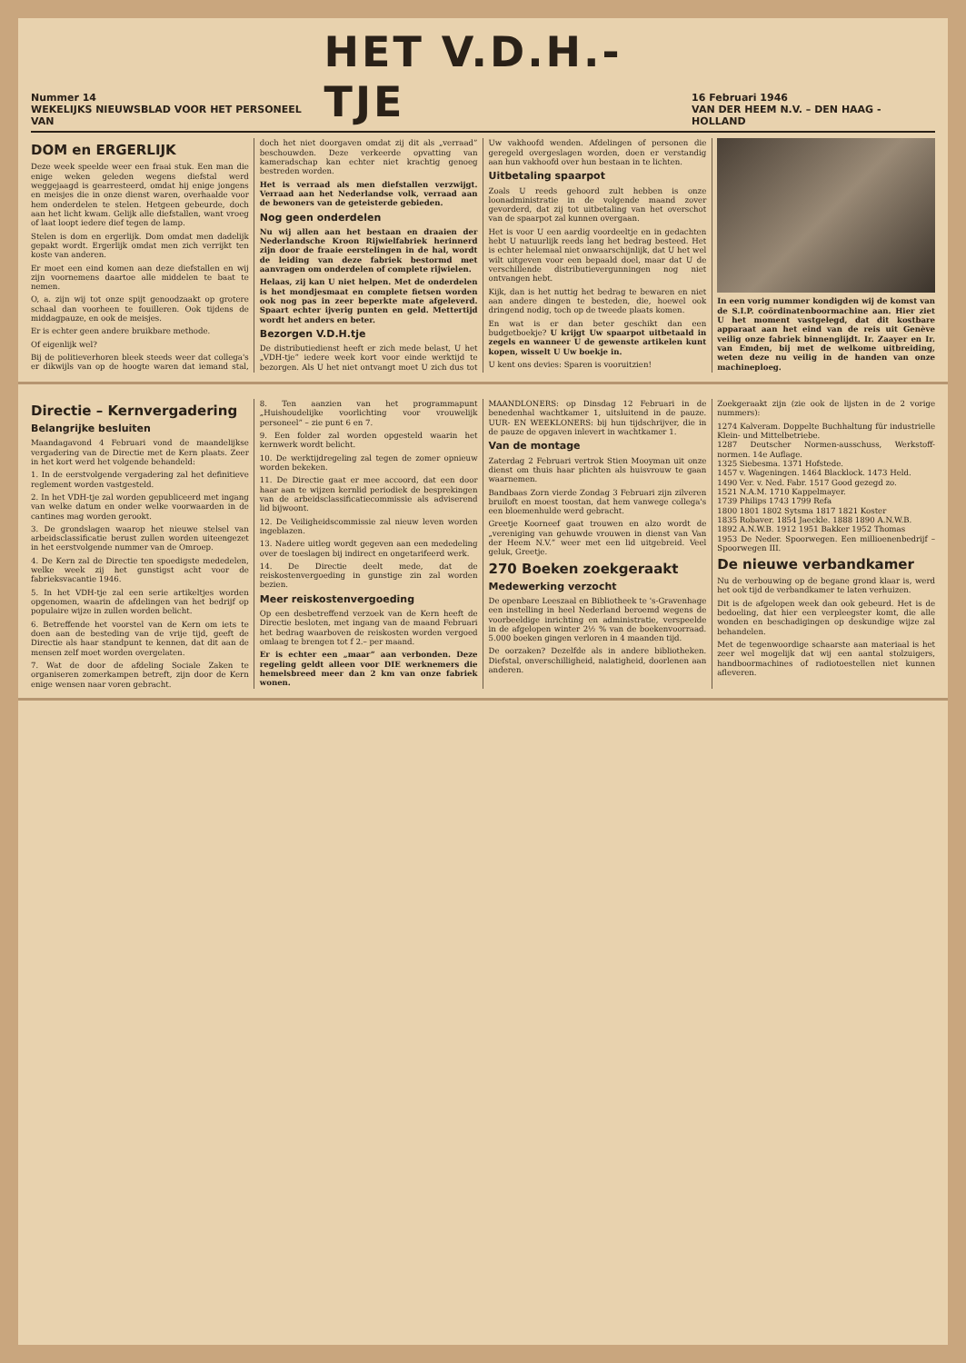Nummer 14
WEKELIJKS NIEUWSBLAD VOOR HET PERSONEEL VAN
HET V.D.H.-TJE
16 Februari 1946
VAN DER HEEM N.V. – DEN HAAG - HOLLAND
DOM en ERGERLIJK
Deze week speelde weer een fraai stuk. Een man die enige weken geleden wegens diefstal werd weggejaagd is gearresteerd, omdat hij enige jongens en meisjes die in onze dienst waren, overhaalde voor hem onderdelen te stelen. Hetgeen gebeurde, doch aan het licht kwam. Gelijk alle diefstallen, want vroeg of laat loopt iedere dief tegen de lamp.
Stelen is dom en ergerlijk. Dom omdat men dadelijk gepakt wordt. Ergerlijk omdat men zich verrijkt ten koste van anderen.
Er moet een eind komen aan deze diefstallen en wij zijn voornemens daartoe alle middelen te baat te nemen.
O, a. zijn wij tot onze spijt genoodzaakt op grotere schaal dan voorheen te fouilleren. Ook tijdens de middagpauze, en ook de meisjes.
Er is echter geen andere bruikbare methode.
Of eigenlijk wel?
Bij de politieverhoren bleek steeds weer dat collega's er dikwijls van op de hoogte waren dat iemand stal, doch het niet doorgaven omdat zij dit als „verraad” beschouwden. Deze verkeerde opvatting van kameradschap kan echter niet krachtig genoeg bestreden worden.
Het is verraad als men diefstallen verzwijgt. Verraad aan het Nederlandse volk, verraad aan de bewoners van de geteisterde gebieden.
Nog geen onderdelen
Nu wij allen aan het bestaan en draaien der Nederlandsche Kroon Rijwielfabriek herinnerd zijn door de fraaie eerstelingen in de hal, wordt de leiding van deze fabriek bestormd met aanvragen om onderdelen of complete rijwielen.
Helaas, zij kan U niet helpen. Met de onderdelen is het mondjesmaat en complete fietsen worden ook nog pas in zeer beperkte mate afgeleverd. Spaart echter ijverig punten en geld. Mettertijd wordt het anders en beter.
Bezorgen V.D.H.tje
De distributiedienst heeft er zich mede belast, U het „VDH-tje” iedere week kort voor einde werktijd te bezorgen. Als U het niet ontvangt moet U zich dus tot Uw vakhoofd wenden. Afdelingen of personen die geregeld overgeslagen worden, doen er verstandig aan hun vakhoofd over hun bestaan in te lichten.
Uitbetaling spaarpot
Zoals U reeds gehoord zult hebben is onze loonadministratie in de volgende maand zover gevorderd, dat zij tot uitbetaling van het overschot van de spaarpot zal kunnen overgaan.
Het is voor U een aardig voordeeltje en in gedachten hebt U natuurlijk reeds lang het bedrag besteed. Het is echter helemaal niet onwaarschijnlijk, dat U het wel wilt uitgeven voor een bepaald doel, maar dat U de verschillende distributievergunningen nog niet ontvangen hebt.
Kijk, dan is het nuttig het bedrag te bewaren en niet aan andere dingen te besteden, die, hoewel ook dringend nodig, toch op de tweede plaats komen.
En wat is er dan beter geschikt dan een budgetboekje? U krijgt Uw spaarpot uitbetaald in zegels en wanneer U de gewenste artikelen kunt kopen, wisselt U Uw boekje in.
U kent ons devies: Sparen is vooruitzien!
In een vorig nummer kondigden wij de komst van de S.I.P. coördinatenboormachine aan. Hier ziet U het moment vastgelegd, dat dit kostbare apparaat aan het eind van de reis uit Genève veilig onze fabriek binnenglijdt. Ir. Zaayer en Ir. van Emden, bij met de welkome uitbreiding, weten deze nu veilig in de handen van onze machineploeg.
Directie – Kernvergadering
Belangrijke besluiten
Maandagavond 4 Februari vond de maandelijkse vergadering van de Directie met de Kern plaats. Zeer in het kort werd het volgende behandeld:
1. In de eerstvolgende vergadering zal het definitieve reglement worden vastgesteld.
2. In het VDH-tje zal worden gepubliceerd met ingang van welke datum en onder welke voorwaarden in de cantines mag worden gerookt.
3. De grondslagen waarop het nieuwe stelsel van arbeidsclassificatie berust zullen worden uiteengezet in het eerstvolgende nummer van de Omroep.
4. De Kern zal de Directie ten spoedigste mededelen, welke week zij het gunstigst acht voor de fabrieksvacantie 1946.
5. In het VDH-tje zal een serie artikeltjes worden opgenomen, waarin de afdelingen van het bedrijf op populaire wijze in zullen worden belicht.
6. Betreffende het voorstel van de Kern om iets te doen aan de besteding van de vrije tijd, geeft de Directie als haar standpunt te kennen, dat dit aan de mensen zelf moet worden overgelaten.
7. Wat de door de afdeling Sociale Zaken te organiseren zomerkampen betreft, zijn door de Kern enige wensen naar voren gebracht.
8. Ten aanzien van het programmapunt „Huishoudelijke voorlichting voor vrouwelijk personeel” – zie punt 6 en 7.
9. Een folder zal worden opgesteld waarin het kernwerk wordt belicht.
10. De werktijdregeling zal tegen de zomer opnieuw worden bekeken.
11. De Directie gaat er mee accoord, dat een door haar aan te wijzen kernlid periodiek de besprekingen van de arbeidsclassificatiecommissie als adviserend lid bijwoont.
12. De Veiligheidscommissie zal nieuw leven worden ingeblazen.
13. Nadere uitleg wordt gegeven aan een mededeling over de toeslagen bij indirect en ongetarifeerd werk.
14. De Directie deelt mede, dat de reiskostenvergoeding in gunstige zin zal worden bezien.
Meer reiskostenvergoeding
Op een desbetreffend verzoek van de Kern heeft de Directie besloten, met ingang van de maand Februari het bedrag waarboven de reiskosten worden vergoed omlaag te brengen tot f 2.– per maand.
Er is echter een „maar” aan verbonden. Deze regeling geldt alleen voor DIE werknemers die hemelsbreed meer dan 2 km van onze fabriek wonen.
MAANDLONERS: op Dinsdag 12 Februari in de benedenhal wachtkamer 1, uitsluitend in de pauze. UUR- EN WEEKLONERS: bij hun tijdschrijver, die in de pauze de opgaven inlevert in wachtkamer 1.
Van de montage
Zaterdag 2 Februari vertrok Stien Mooyman uit onze dienst om thuis haar plichten als huisvrouw te gaan waarnemen.
Bandbaas Zorn vierde Zondag 3 Februari zijn zilveren bruiloft en moest toostan, dat hem vanwege collega's een bloemenhulde werd gebracht.
Greetje Koorneef gaat trouwen en alzo wordt de „vereniging van gehuwde vrouwen in dienst van Van der Heem N.V.” weer met een lid uitgebreid. Veel geluk, Greetje.
270 Boeken zoekgeraakt
Medewerking verzocht
De openbare Leeszaal en Bibliotheek te 's-Gravenhage een instelling in heel Nederland beroemd wegens de voorbeeldige inrichting en administratie, verspeelde in de afgelopen winter 2½ % van de boekenvoorraad. 5.000 boeken gingen verloren in 4 maanden tijd.
De oorzaken? Dezelfde als in andere bibliotheken. Diefstal, onverschilligheid, nalatigheid, doorlenen aan anderen.
Zoekgeraakt zijn (zie ook de lijsten in de 2 vorige nummers):
1274 Kalveram. Doppelte Buchhaltung für industrielle Klein- und Mittelbetriebe.
1287 Deutscher Normen-ausschuss, Werkstoff-normen. 14e Auflage.
1325 Siebesma. 1371 Hofstede.
1457 v. Wageningen. 1464 Blacklock. 1473 Held.
1490 Ver. v. Ned. Fabr. 1517 Good gezegd zo.
1521 N.A.M. 1710 Kappelmayer.
1739 Philips 1743 1799 Refa
1800 1801 1802 Sytsma 1817 1821 Koster
1835 Robaver. 1854 Jaeckle. 1888 1890 A.N.W.B.
1892 A.N.W.B. 1912 1951 Bakker 1952 Thomas
1953 De Neder. Spoorwegen. Een millioenenbedrijf – Spoorwegen III.
De nieuwe verbandkamer
Nu de verbouwing op de begane grond klaar is, werd het ook tijd de verbandkamer te laten verhuizen.
Dit is de afgelopen week dan ook gebeurd. Het is de bedoeling, dat hier een verpleegster komt, die alle wonden en beschadigingen op deskundige wijze zal behandelen.
Met de tegenwoordige schaarste aan materiaal is het zeer wel mogelijk dat wij een aantal stolzuigers, handboormachines of radiotoestellen niet kunnen afleveren.